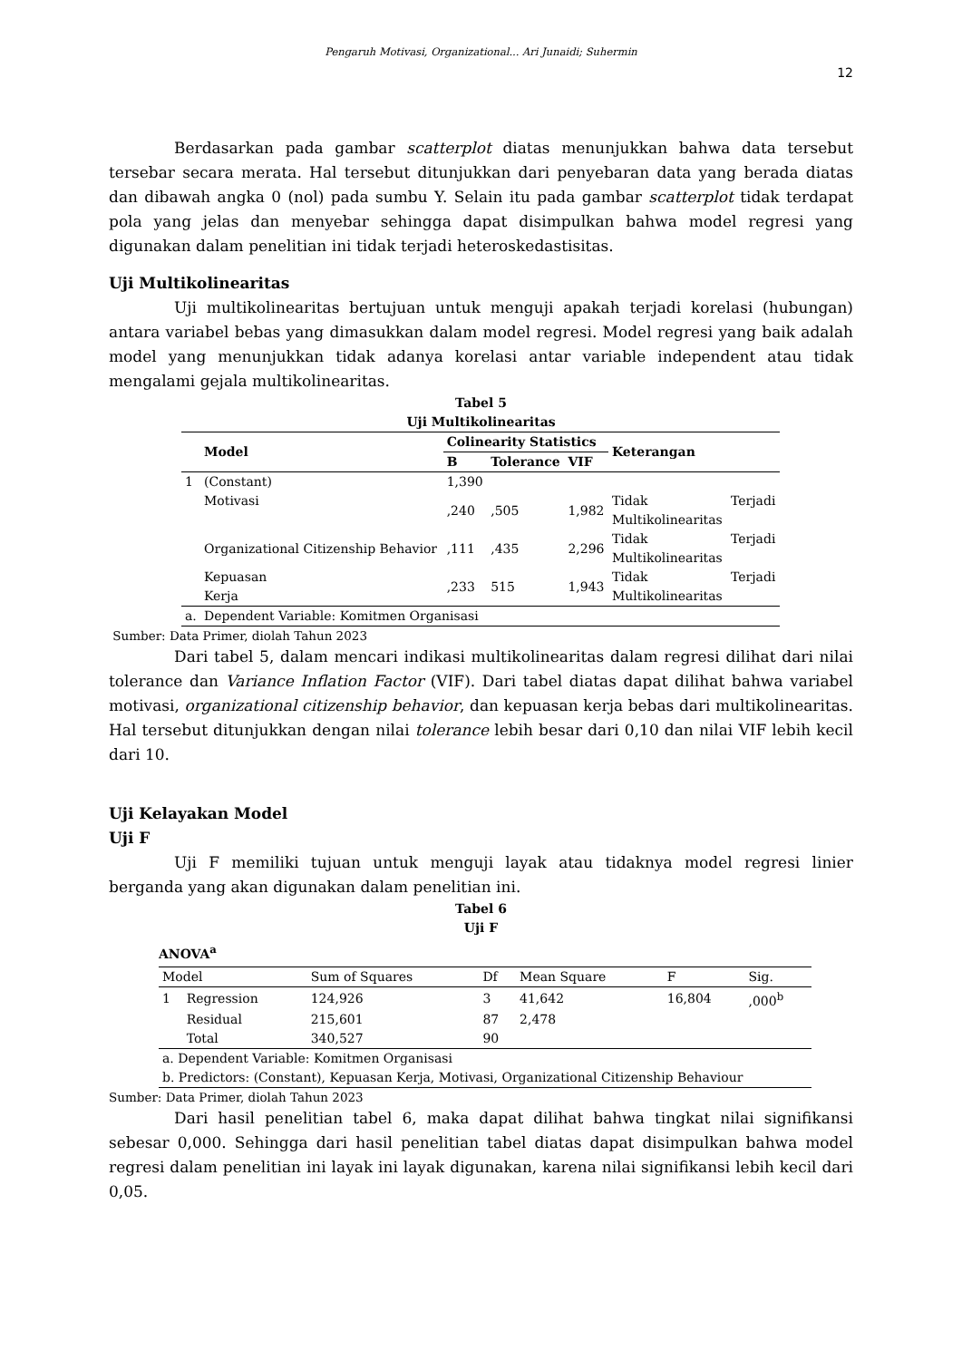Pengaruh Motivasi, Organizational... Ari Junaidi; Suhermin
12
Berdasarkan pada gambar scatterplot diatas menunjukkan bahwa data tersebut tersebar secara merata. Hal tersebut ditunjukkan dari penyebaran data yang berada diatas dan dibawah angka 0 (nol) pada sumbu Y. Selain itu pada gambar scatterplot tidak terdapat pola yang jelas dan menyebar sehingga dapat disimpulkan bahwa model regresi yang digunakan dalam penelitian ini tidak terjadi heteroskedastisitas.
Uji Multikolinearitas
Uji multikolinearitas bertujuan untuk menguji apakah terjadi korelasi (hubungan) antara variabel bebas yang dimasukkan dalam model regresi. Model regresi yang baik adalah model yang menunjukkan tidak adanya korelasi antar variable independent atau tidak mengalami gejala multikolinearitas.
Tabel 5
Uji Multikolinearitas
| | Model | Colinearity Statistics | | | Keterangan | |
| --- | --- | --- | --- | --- | --- | --- |
| | | B | Tolerance | VIF | | |
| 1 | (Constant) | 1,390 | | | | |
| | Motivasi | ,240 | ,505 | 1,982 | Tidak Multikolinearitas | Terjadi |
| | Organizational Citizenship Behavior | ,111 | ,435 | 2,296 | Tidak Multikolinearitas | Terjadi |
| | Kepuasan Kerja | ,233 | 515 | 1,943 | Tidak Multikolinearitas | Terjadi |
| a. | Dependent Variable: Komitmen Organisasi | | | | | |
Sumber: Data Primer, diolah Tahun 2023
Dari tabel 5, dalam mencari indikasi multikolinearitas dalam regresi dilihat dari nilai tolerance dan Variance Inflation Factor (VIF). Dari tabel diatas dapat dilihat bahwa variabel motivasi, organizational citizenship behavior, dan kepuasan kerja bebas dari multikolinearitas. Hal tersebut ditunjukkan dengan nilai tolerance lebih besar dari 0,10 dan nilai VIF lebih kecil dari 10.
Uji Kelayakan Model
Uji F
Uji F memiliki tujuan untuk menguji layak atau tidaknya model regresi linier berganda yang akan digunakan dalam penelitian ini.
Tabel 6
Uji F
ANOVA<sup>a</sup>
| Model | | Sum of Squares | Df | Mean Square | F | Sig. |
| --- | --- | --- | --- | --- | --- | --- |
| 1 | Regression | 124,926 | 3 | 41,642 | 16,804 | ,000<sup>b</sup> |
| | Residual | 215,601 | 87 | 2,478 | | |
| | Total | 340,527 | 90 | | | |
| a. Dependent Variable: Komitmen Organisasi | | | | | | |
| b. Predictors: (Constant), Kepuasan Kerja, Motivasi, Organizational Citizenship Behaviour | | | | | | |
Sumber: Data Primer, diolah Tahun 2023
Dari hasil penelitian tabel 6, maka dapat dilihat bahwa tingkat nilai signifikansi sebesar 0,000. Sehingga dari hasil penelitian tabel diatas dapat disimpulkan bahwa model regresi dalam penelitian ini layak ini layak digunakan, karena nilai signifikansi lebih kecil dari 0,05.